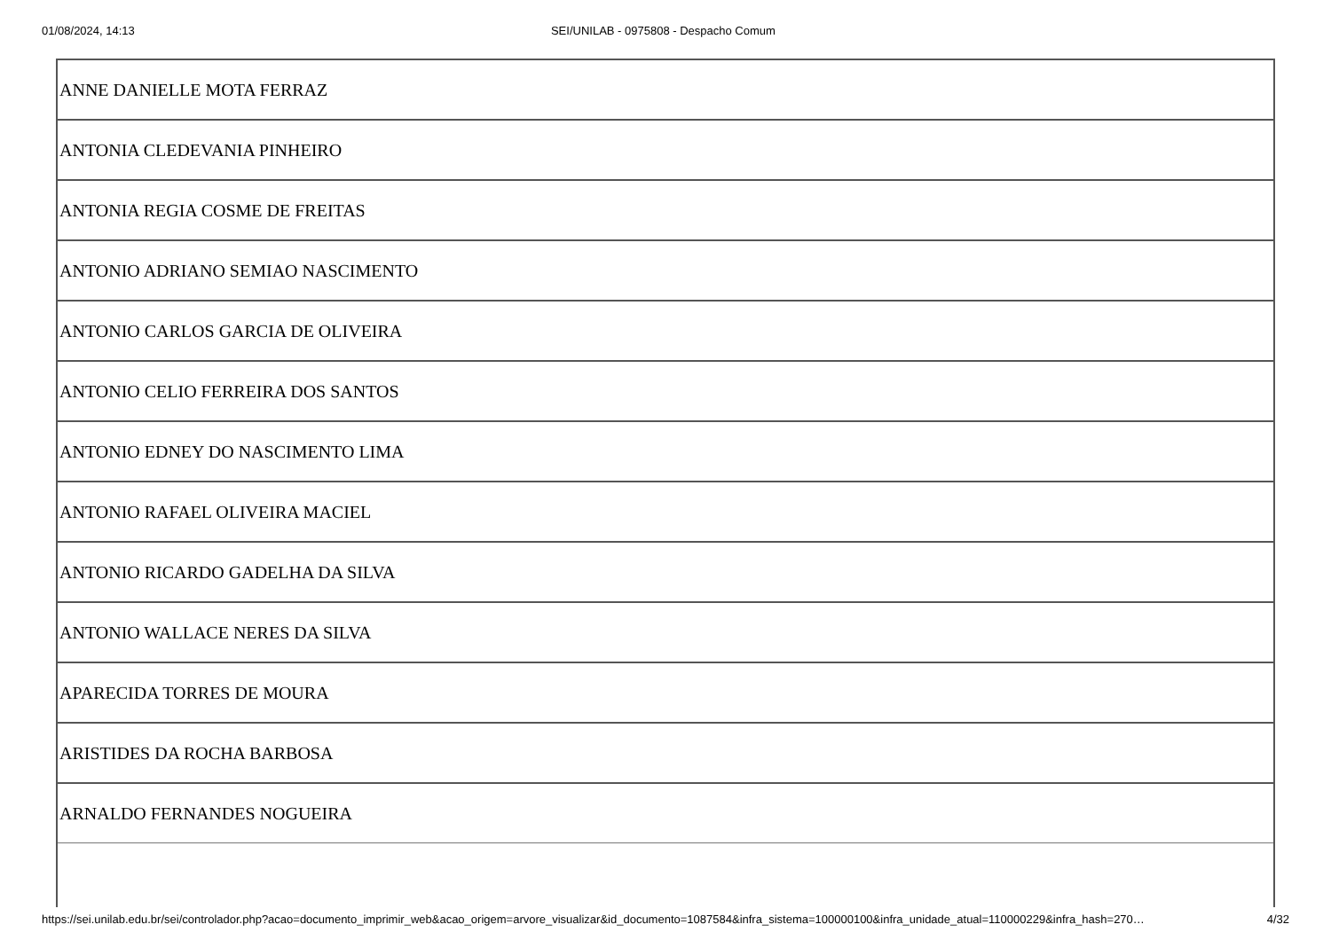01/08/2024, 14:13 SEI/UNILAB - 0975808 - Despacho Comum
| ANNE DANIELLE MOTA FERRAZ |
| ANTONIA CLEDEVANIA PINHEIRO |
| ANTONIA REGIA COSME DE FREITAS |
| ANTONIO ADRIANO SEMIAO NASCIMENTO |
| ANTONIO CARLOS GARCIA DE OLIVEIRA |
| ANTONIO CELIO FERREIRA DOS SANTOS |
| ANTONIO EDNEY DO NASCIMENTO LIMA |
| ANTONIO RAFAEL OLIVEIRA MACIEL |
| ANTONIO RICARDO GADELHA DA SILVA |
| ANTONIO WALLACE NERES DA SILVA |
| APARECIDA TORRES DE MOURA |
| ARISTIDES DA ROCHA BARBOSA |
| ARNALDO FERNANDES NOGUEIRA |
https://sei.unilab.edu.br/sei/controlador.php?acao=documento_imprimir_web&acao_origem=arvore_visualizar&id_documento=1087584&infra_sistema=100000100&infra_unidade_atual=110000229&infra_hash=270… 4/32